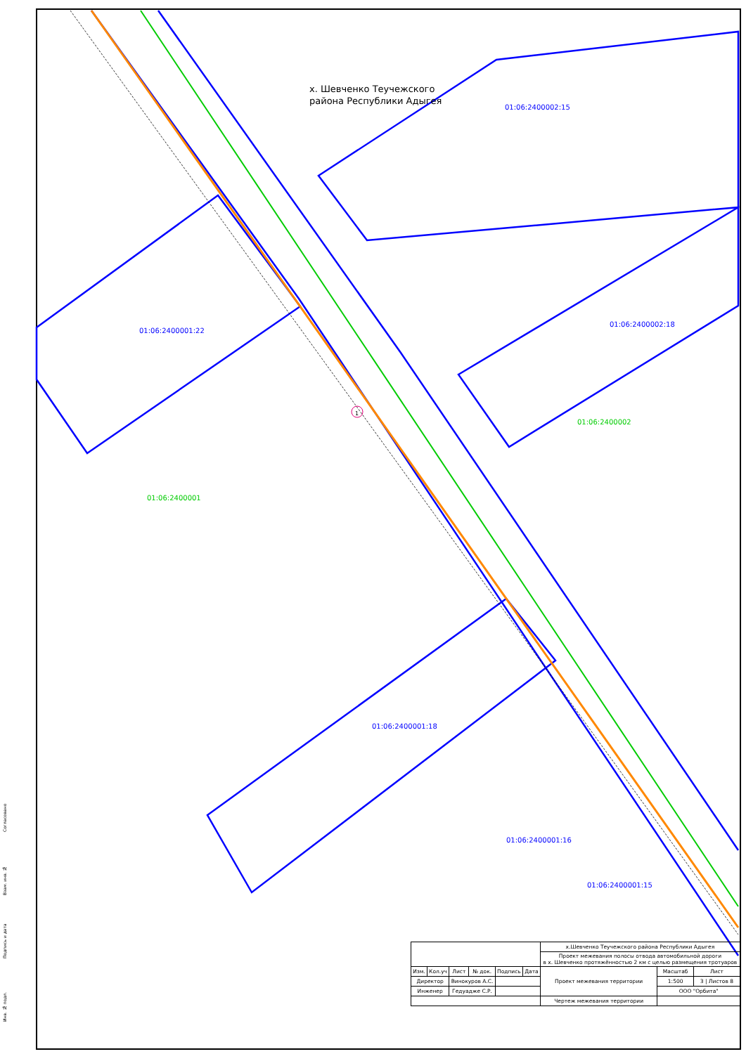х. Шевченко Теучежского
района Республики Адыгея
01:06:2400002:15
01:06:2400002:18
01:06:2400002
01:06:2400001:22
01:06:2400001
01:06:2400001:18
01:06:2400001:16
01:06:2400001:15
1
Согласовано
Взам. инв. №
Подпись и дата
Инв. № подл.
| | | | | | | х.Шевченко Теучежского района Республики Адыгея | | |
| | | | | | | Проект межевания полосы отвода автомобильной дороги в х. Шевченко протяжённостью 2 км с целью размещения тротуаров | | |
| Изм. | Кол.уч | Лист | № док. | Подпись | Дата | Проект межевания территории | Масштаб | Лист |
| Директор | | Винокуров А.С. | | | | | 1:500 | 3 / Листов 8 |
| Инженер | | Гедуадже С.Р. | | | | | ООО "Орбита" | |
| | | | | | | Чертеж межевания территории | | |